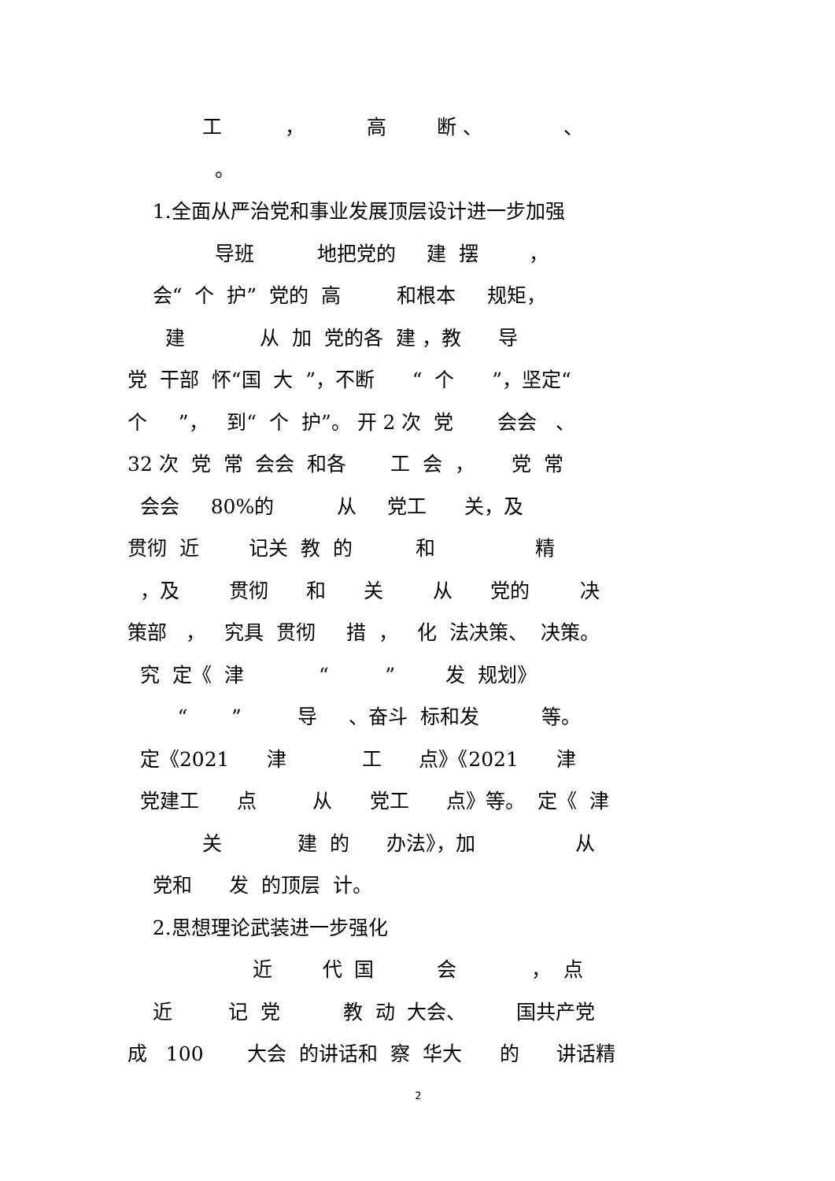工 ， 高 断 、 、
。
1.全面从严治党和事业发展顶层设计进一步加强
导班 地把党的 建 摆 ，
会“ 个 护” 党的 高 和根本 规矩，
建 从 加 党的各 建 ，教 导
党 干部 怀“国 大 ”，不断 “ 个 ”，坚定“
个 ”， 到“ 个 护”。 开 2 次 党 会会 、
32 次 党 常 会会 和各 工 会 ， 党 常
会会 80%的 从 党工 关，及
贯彻 近 记关 教 的 和 精
，及 贯彻 和 关 从 党的 决
策部 ， 究具 贯彻 措 ， 化 法决策、 决策。
究 定《 津 “ ” 发 规划》
“ ” 导 、奋斗 标和发 等。
定《2021 津 工 点》《2021 津
党建工 点 从 党工 点》等。 定《 津
关 建 的 办法》，加 从
党和 发 的顶层 计。
2.思想理论武装进一步强化
近 代 国 会 ， 点
近 记 党 教 动 大会、 国共产党
成 100 大会 的讲话和 察 华大 的 讲话精
2